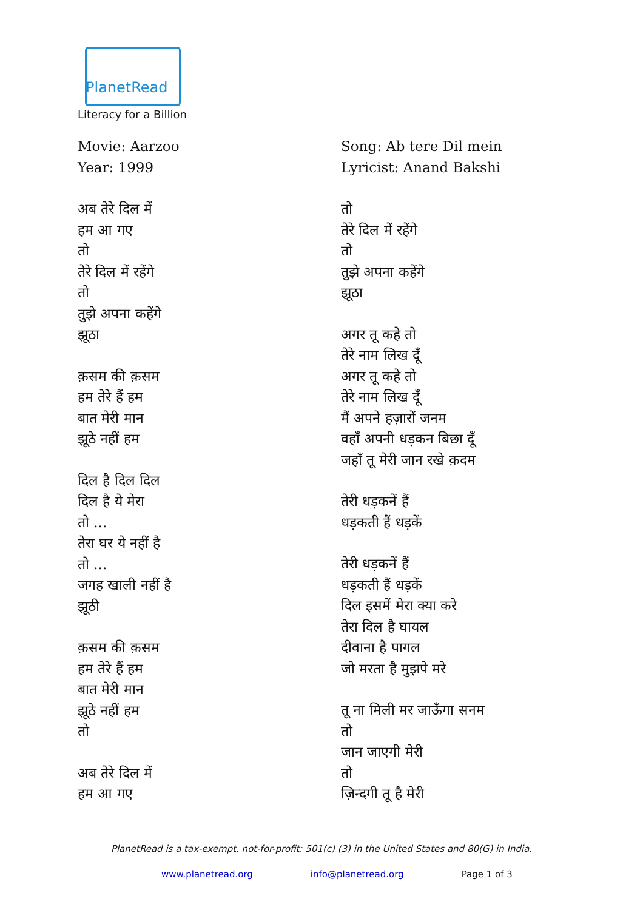PlanetRead
Literacy for a Billion
Movie: Aarzoo
Year: 1999
अब तेरे दिल में
हम आ गए
तो
तेरे दिल में रहेंगे
तो
तुझे अपना कहेंगे
झूठा
क़सम की क़सम
हम तेरे हैं हम
बात मेरी मान
झूठे नहीं हम
दिल है दिल दिल
दिल है ये मेरा
तो ...
तेरा घर ये नहीं है
तो ...
जगह खाली नहीं है
झूठी
क़सम की क़सम
हम तेरे हैं हम
बात मेरी मान
झूठे नहीं हम
तो
अब तेरे दिल में
हम आ गए
Song: Ab tere Dil mein
Lyricist: Anand Bakshi
तो
तेरे दिल में रहेंगे
तो
तुझे अपना कहेंगे
झूठा
अगर तू कहे तो
तेरे नाम लिख दूँ
अगर तू कहे तो
तेरे नाम लिख दूँ
मैं अपने हज़ारों जनम
वहाँ अपनी धड़कन बिछा दूँ
जहाँ तू मेरी जान रखे क़दम
तेरी धड़कनें हैं
धड़कती हैं धड़कें
तेरी धड़कनें हैं
धड़कती हैं धड़कें
दिल इसमें मेरा क्या करे
तेरा दिल है घायल
दीवाना है पागल
जो मरता है मुझपे मरे
तू ना मिली मर जाऊँगा सनम
तो
जान जाएगी मेरी
तो
ज़िन्दगी तू है मेरी
PlanetRead is a tax-exempt, not-for-profit: 501(c) (3) in the United States and 80(G) in India.
www.planetread.org info@planetread.org Page 1 of 3